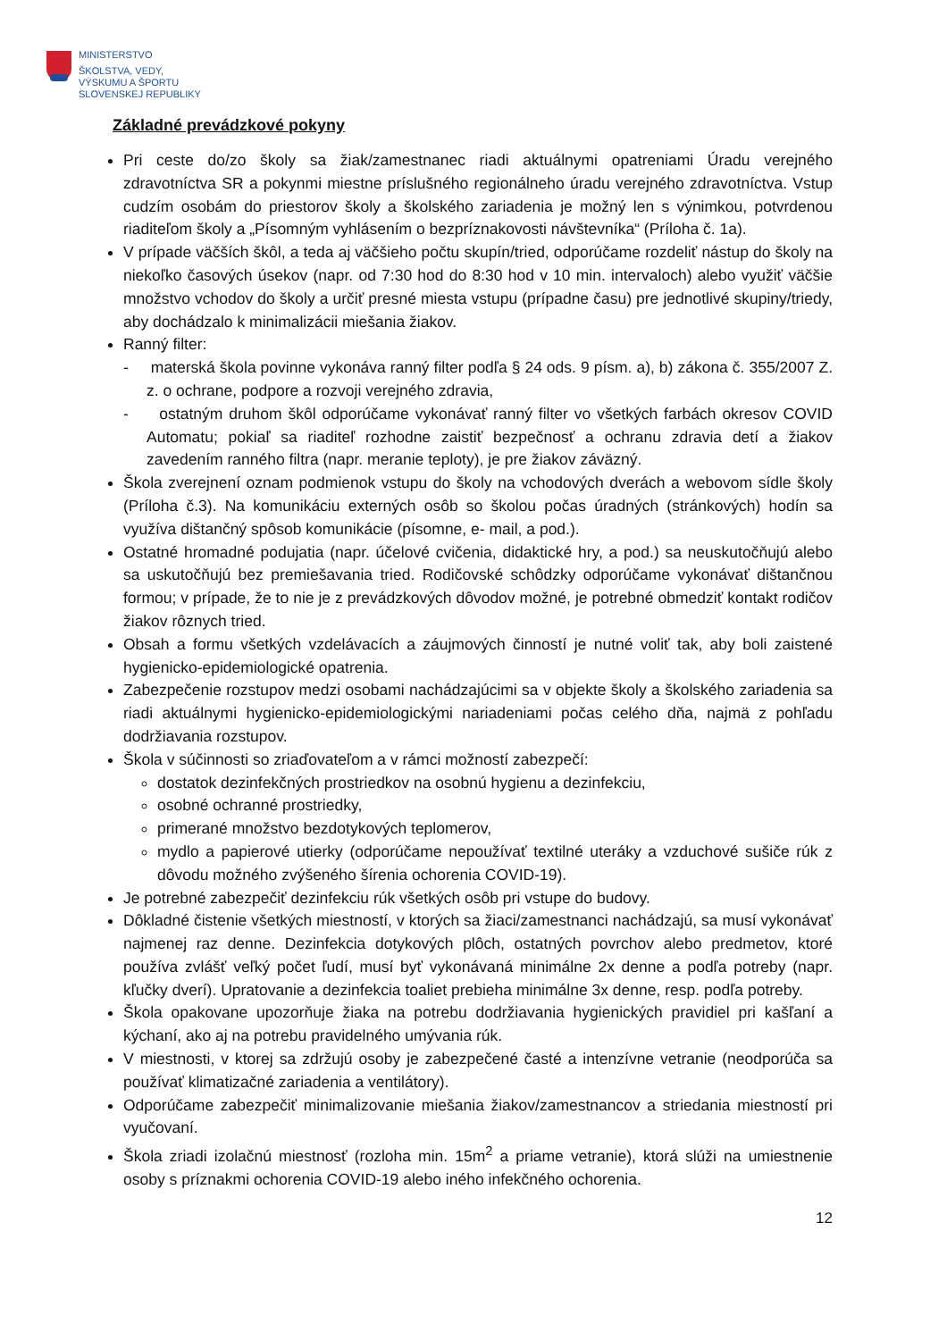MINISTERSTVO
ŠKOLSTVA, VEDY,
VÝSKUMU A ŠPORTU
SLOVENSKEJ REPUBLIKY
Základné prevádzkové pokyny
Pri ceste do/zo školy sa žiak/zamestnanec riadi aktuálnymi opatreniami Úradu verejného zdravotníctva SR a pokynmi miestne príslušného regionálneho úradu verejného zdravotníctva. Vstup cudzím osobám do priestorov školy a školského zariadenia je možný len s výnimkou, potvrdenou riaditeľom školy a „Písomným vyhlásením o bezpríznakovosti návštevníka“ (Príloha č. 1a).
V prípade väčších škôl, a teda aj väčšieho počtu skupín/tried, odporúčame rozdeliť nástup do školy na niekoľko časových úsekov (napr. od 7:30 hod do 8:30 hod v 10 min. intervaloch) alebo využiť väčšie množstvo vchodov do školy a určiť presné miesta vstupu (prípadne času) pre jednotlivé skupiny/triedy, aby dochádzalo k minimalizácii miešania žiakov.
Ranný filter:
- materská škola povinne vykonáva ranný filter podľa § 24 ods. 9 písm. a), b) zákona č. 355/2007 Z. z. o ochrane, podpore a rozvoji verejného zdravia,
- ostatným druhom škôl odporúčame vykonávať ranný filter vo všetkých farbách okresov COVID Automatu; pokiaľ sa riaditeľ rozhodne zaistiť bezpečnosť a ochranu zdravia detí a žiakov zavedením ranného filtra (napr. meranie teploty), je pre žiakov záväzný.
Škola zverejnení oznam podmienok vstupu do školy na vchodových dverách a webovom sídle školy (Príloha č.3). Na komunikáciu externých osôb so školou počas úradných (stránkových) hodín sa využíva dištančný spôsob komunikácie (písomne, e- mail, a pod.).
Ostatné hromadné podujatia (napr. účelové cvičenia, didaktické hry, a pod.) sa neuskutočňujú alebo sa uskutočňujú bez premiešavania tried. Rodičovské schôdzky odporúčame vykonávať dištančnou formou; v prípade, že to nie je z prevádzkových dôvodov možné, je potrebné obmedziť kontakt rodičov žiakov rôznych tried.
Obsah a formu všetkých vzdelávacích a záujmových činností je nutné voliť tak, aby boli zaistené hygienicko-epidemiologické opatrenia.
Zabezpečenie rozstupov medzi osobami nachádzajúcimi sa v objekte školy a školského zariadenia sa riadi aktuálnymi hygienicko-epidemiologickými nariadeniami počas celého dňa, najmä z pohľadu dodržiavania rozstupov.
Škola v súčinnosti so zriaďovateľom a v rámci možností zabezpečí:
dostatok dezinfekčných prostriedkov na osobnú hygienu a dezinfekciu,
osobné ochranné prostriedky,
primerané množstvo bezdotykových teplomerov,
mydlo a papierové utierky (odporúčame nepoužívať textilné uteráky a vzduchové sušiče rúk z dôvodu možného zvýšeného šírenia ochorenia COVID-19).
Je potrebné zabezpečiť dezinfekciu rúk všetkých osôb pri vstupe do budovy.
Dôkladné čistenie všetkých miestností, v ktorých sa žiaci/zamestnanci nachádzajú, sa musí vykonávať najmenej raz denne. Dezinfekcia dotykových plôch, ostatných povrchov alebo predmetov, ktoré používa zvlášť veľký počet ľudí, musí byť vykonávaná minimálne 2x denne a podľa potreby (napr. kľučky dverí). Upratovanie a dezinfekcia toaliet prebieha minimálne 3x denne, resp. podľa potreby.
Škola opakovane upozorňuje žiaka na potrebu dodržiavania hygienických pravidiel pri kašľaní a kýchaní, ako aj na potrebu pravidelného umývania rúk.
V miestnosti, v ktorej sa zdržujú osoby je zabezpečené časté a intenzívne vetranie (neodporúča sa používať klimatizačné zariadenia a ventilátory).
Odporúčame zabezpečiť minimalizovanie miešania žiakov/zamestnancov a striedania miestností pri vyučovaní.
Škola zriadi izolačnú miestnosť (rozloha min. 15m<sup>2</sup> a priame vetranie), ktorá slúži na umiestnenie osoby s príznakmi ochorenia COVID-19 alebo iného infekčného ochorenia.
12